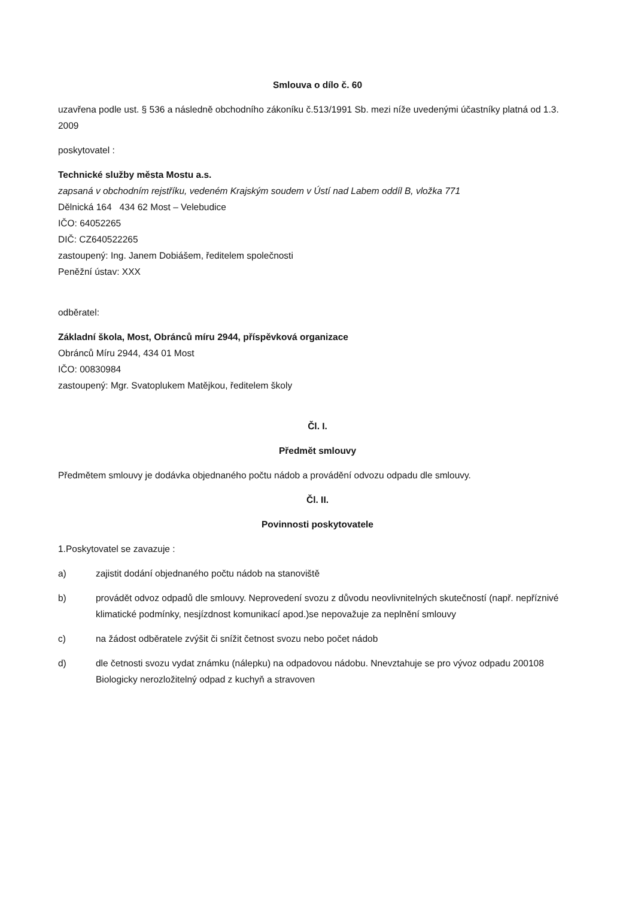Smlouva o dílo č. 60
uzavřena podle ust. § 536 a následně obchodního zákoníku č.513/1991 Sb. mezi níže uvedenými účastníky platná od 1.3. 2009
poskytovatel :
Technické služby města Mostu a.s.
zapsaná v obchodním rejstříku, vedeném Krajským soudem v Ústí nad Labem oddíl B, vložka 771
Dělnická 164 434 62 Most – Velebudice
IČO: 64052265
DIČ: CZ640522265
zastoupený: Ing. Janem Dobiášem, ředitelem společnosti
Peněžní ústav: XXX
odběratel:
Základní škola, Most, Obránců míru 2944, příspěvková organizace
Obránců Míru 2944, 434 01 Most
IČO: 00830984
zastoupený: Mgr. Svatoplukem Matějkou, ředitelem školy
Čl. I.
Předmět smlouvy
Předmětem smlouvy je dodávka objednaného počtu nádob a provádění odvozu odpadu dle smlouvy.
Čl. II.
Povinnosti poskytovatele
1.Poskytovatel se zavazuje :
a) zajistit dodání objednaného počtu nádob na stanoviště
b) provádět odvoz odpadů dle smlouvy. Neprovedení svozu z důvodu neovlivnitelných skutečností (např. nepříznivé klimatické podmínky, nesjízdnost komunikací apod.)se nepovažuje za neplnění smlouvy
c) na žádost odběratele zvýšit či snížit četnost svozu nebo počet nádob
d) dle četnosti svozu vydat známku (nálepku) na odpadovou nádobu. Nnevztahuje se pro vývoz odpadu 200108 Biologicky nerozložitelný odpad z kuchyň a stravoven